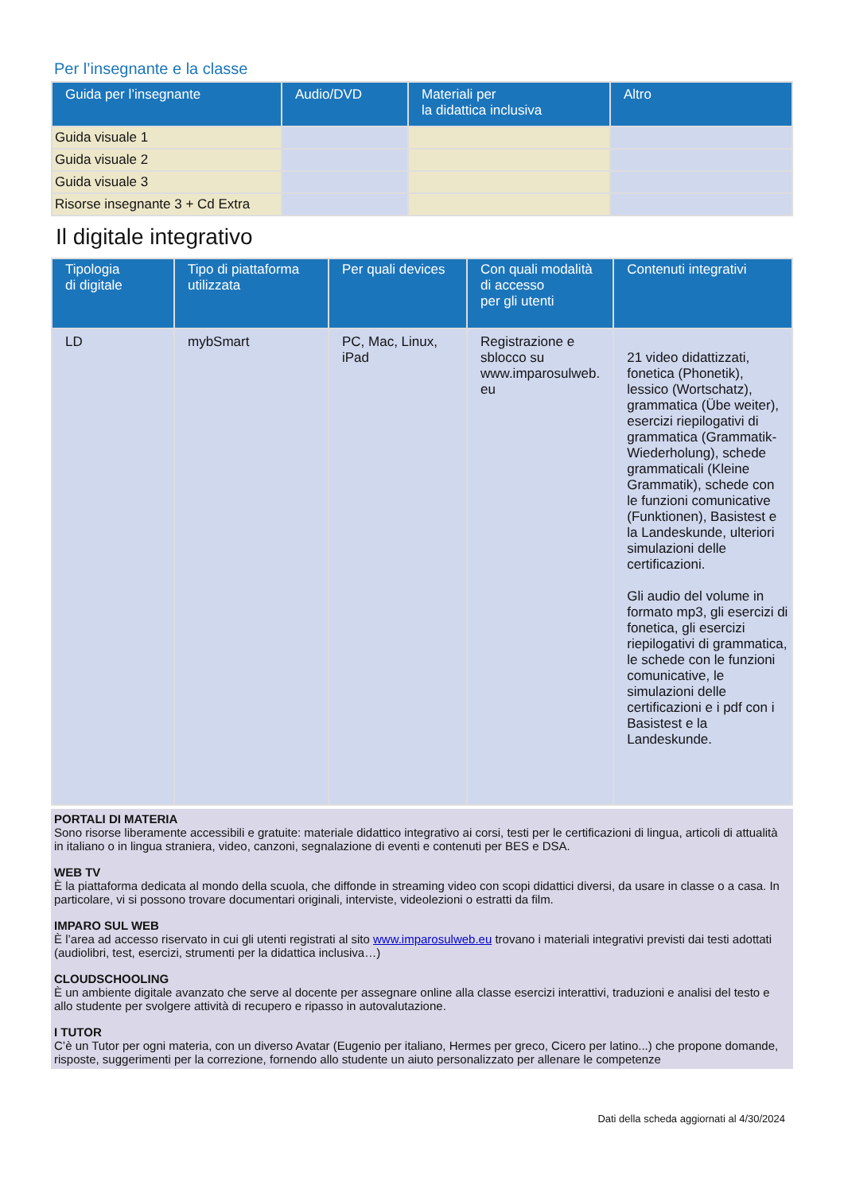Per l’insegnante e la classe
| Guida per l’insegnante | Audio/DVD | Materiali per la didattica inclusiva | Altro |
| --- | --- | --- | --- |
| Guida visuale 1 | | | |
| Guida visuale 2 | | | |
| Guida visuale 3 | | | |
| Risorse insegnante 3 + Cd Extra | | | |
Il digitale integrativo
| Tipologia di digitale | Tipo di piattaforma utilizzata | Per quali devices | Con quali modalità di accesso per gli utenti | Contenuti integrativi |
| --- | --- | --- | --- | --- |
| LD | mybSmart | PC, Mac, Linux, iPad | Registrazione e sblocco su www.imparosulweb. eu | 21 video didattizzati, fonetica (Phonetik), lessico (Wortschatz), grammatica (Übe weiter), esercizi riepilogativi di grammatica (Grammatik-Wiederholung), schede grammaticali (Kleine Grammatik), schede con le funzioni comunicative (Funktionen), Basistest e la Landeskunde, ulteriori simulazioni delle certificazioni. Gli audio del volume in formato mp3, gli esercizi di fonetica, gli esercizi riepilogativi di grammatica, le schede con le funzioni comunicative, le simulazioni delle certificazioni e i pdf con i Basistest e la Landeskunde. |
PORTALI DI MATERIA
Sono risorse liberamente accessibili e gratuite: materiale didattico integrativo ai corsi, testi per le certificazioni di lingua, articoli di attualità in italiano o in lingua straniera, video, canzoni, segnalazione di eventi e contenuti per BES e DSA.
WEB TV
È la piattaforma dedicata al mondo della scuola, che diffonde in streaming video con scopi didattici diversi, da usare in classe o a casa. In particolare, vi si possono trovare documentari originali, interviste, videolezioni o estratti da film.
IMPARO SUL WEB
È l’area ad accesso riservato in cui gli utenti registrati al sito www.imparosulweb.eu trovano i materiali integrativi previsti dai testi adottati (audiolibri, test, esercizi, strumenti per la didattica inclusiva…)
CLOUDSCHOOLING
È un ambiente digitale avanzato che serve al docente per assegnare online alla classe esercizi interattivi, traduzioni e analisi del testo e allo studente per svolgere attività di recupero e ripasso in autovalutazione.
I TUTOR
C’è un Tutor per ogni materia, con un diverso Avatar (Eugenio per italiano, Hermes per greco, Cicero per latino...) che propone domande, risposte, suggerimenti per la correzione, fornendo allo studente un aiuto personalizzato per allenare le competenze
Dati della scheda aggiornati al 4/30/2024